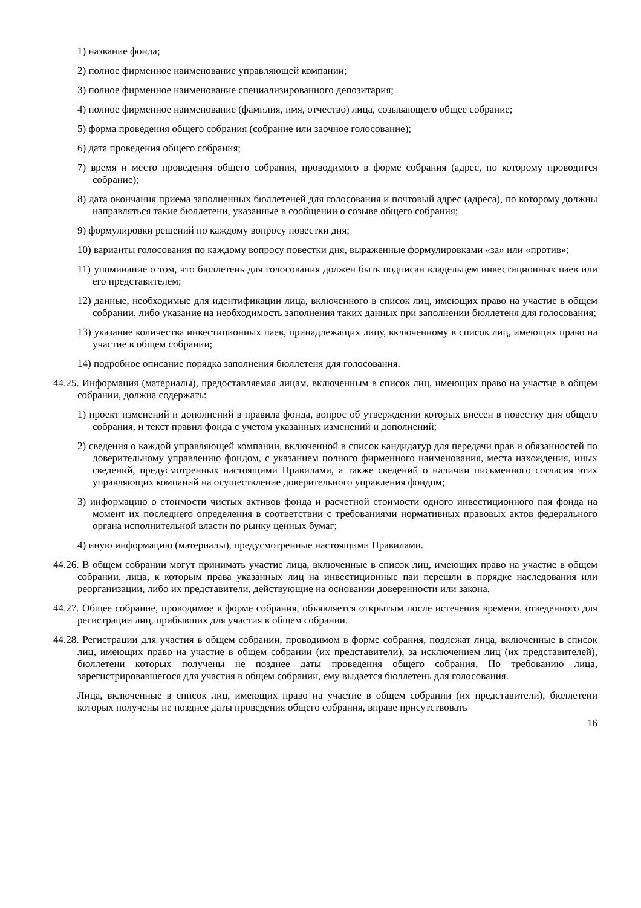1) название фонда;
2) полное фирменное наименование управляющей компании;
3) полное фирменное наименование специализированного депозитария;
4) полное фирменное наименование (фамилия, имя, отчество) лица, созывающего общее собрание;
5) форма проведения общего собрания (собрание или заочное голосование);
6) дата проведения общего собрания;
7) время и место проведения общего собрания, проводимого в форме собрания (адрес, по которому проводится собрание);
8) дата окончания приема заполненных бюллетеней для голосования и почтовый адрес (адреса), по которому должны направляться такие бюллетени, указанные в сообщении о созыве общего собрания;
9) формулировки решений по каждому вопросу повестки дня;
10) варианты голосования по каждому вопросу повестки дня, выраженные формулировками «за» или «против»;
11) упоминание о том, что бюллетень для голосования должен быть подписан владельцем инвестиционных паев или его представителем;
12) данные, необходимые для идентификации лица, включенного в список лиц, имеющих право на участие в общем собрании, либо указание на необходимость заполнения таких данных при заполнении бюллетеня для голосования;
13) указание количества инвестиционных паев, принадлежащих лицу, включенному в список лиц, имеющих право на участие в общем собрании;
14) подробное описание порядка заполнения бюллетеня для голосования.
44.25. Информация (материалы), предоставляемая лицам, включенным в список лиц, имеющих право на участие в общем собрании, должна содержать:
1) проект изменений и дополнений в правила фонда, вопрос об утверждении которых внесен в повестку дня общего собрания, и текст правил фонда с учетом указанных изменений и дополнений;
2) сведения о каждой управляющей компании, включенной в список кандидатур для передачи прав и обязанностей по доверительному управлению фондом, с указанием полного фирменного наименования, места нахождения, иных сведений, предусмотренных настоящими Правилами, а также сведений о наличии письменного согласия этих управляющих компаний на осуществление доверительного управления фондом;
3) информацию о стоимости чистых активов фонда и расчетной стоимости одного инвестиционного пая фонда на момент их последнего определения в соответствии с требованиями нормативных правовых актов федерального органа исполнительной власти по рынку ценных бумаг;
4) иную информацию (материалы), предусмотренные настоящими Правилами.
44.26. В общем собрании могут принимать участие лица, включенные в список лиц, имеющих право на участие в общем собрании, лица, к которым права указанных лиц на инвестиционные паи перешли в порядке наследования или реорганизации, либо их представители, действующие на основании доверенности или закона.
44.27. Общее собрание, проводимое в форме собрания, объявляется открытым после истечения времени, отведенного для регистрации лиц, прибывших для участия в общем собрании.
44.28. Регистрации для участия в общем собрании, проводимом в форме собрания, подлежат лица, включенные в список лиц, имеющих право на участие в общем собрании (их представители), за исключением лиц (их представителей), бюллетени которых получены не позднее даты проведения общего собрания. По требованию лица, зарегистрировавшегося для участия в общем собрании, ему выдается бюллетень для голосования.
Лица, включенные в список лиц, имеющих право на участие в общем собрании (их представители), бюллетени которых получены не позднее даты проведения общего собрания, вправе присутствовать
16